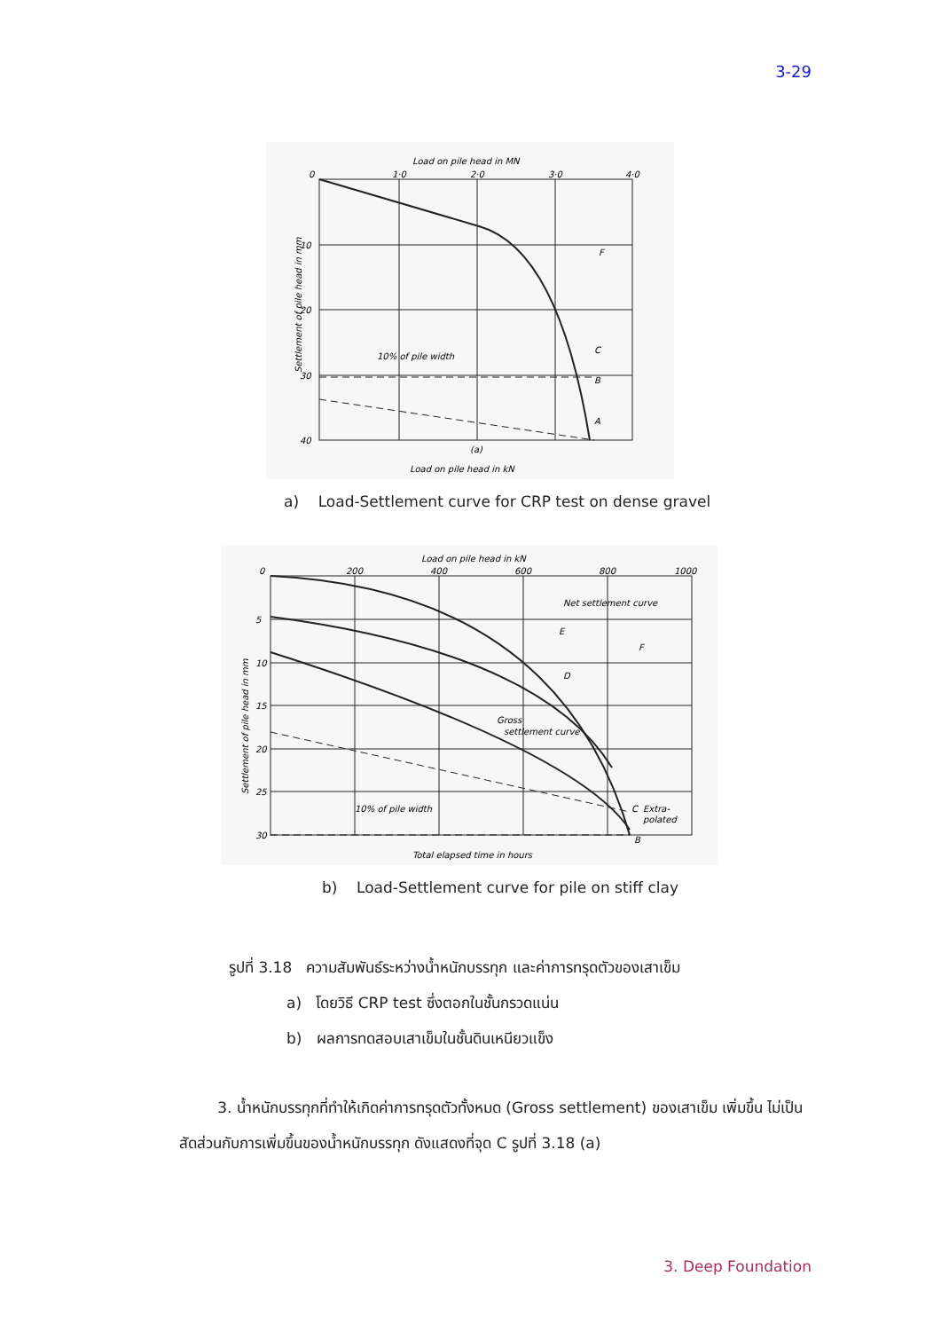3-29
Load on pile head in MN
0
1·0
2·0
3·0
4·0
10
20
30
40
F
C
B
A
10% of pile width
(a)
Load on pile head in kN
Settlement of pile head in mm
a) Load-Settlement curve for CRP test on dense gravel
Load on pile head in kN
0
200
400
600
800
1000
5
10
15
20
25
30
Net settlement curve
E
F
D
Gross
settlement curve
C
Extra-
polated
B
10% of pile width
Total elapsed time in hours
Settlement of pile head in mm
b) Load-Settlement curve for pile on stiff clay
รูปที่ 3.18 ความสัมพันธ์ระหว่างน้ำหนักบรรทุก และค่าการทรุดตัวของเสาเข็ม
a) โดยวิธี CRP test ซึ่งตอกในชั้นกรวดแน่น
b) ผลการทดสอบเสาเข็มในชั้นดินเหนียวแข็ง
3. น้ำหนักบรรทุกที่ทำให้เกิดค่าการทรุดตัวทั้งหมด (Gross settlement) ของเสาเข็ม เพิ่มขึ้น ไม่เป็นสัดส่วนกับการเพิ่มขึ้นของน้ำหนักบรรทุก ดังแสดงที่จุด C รูปที่ 3.18 (a)
3. Deep Foundation